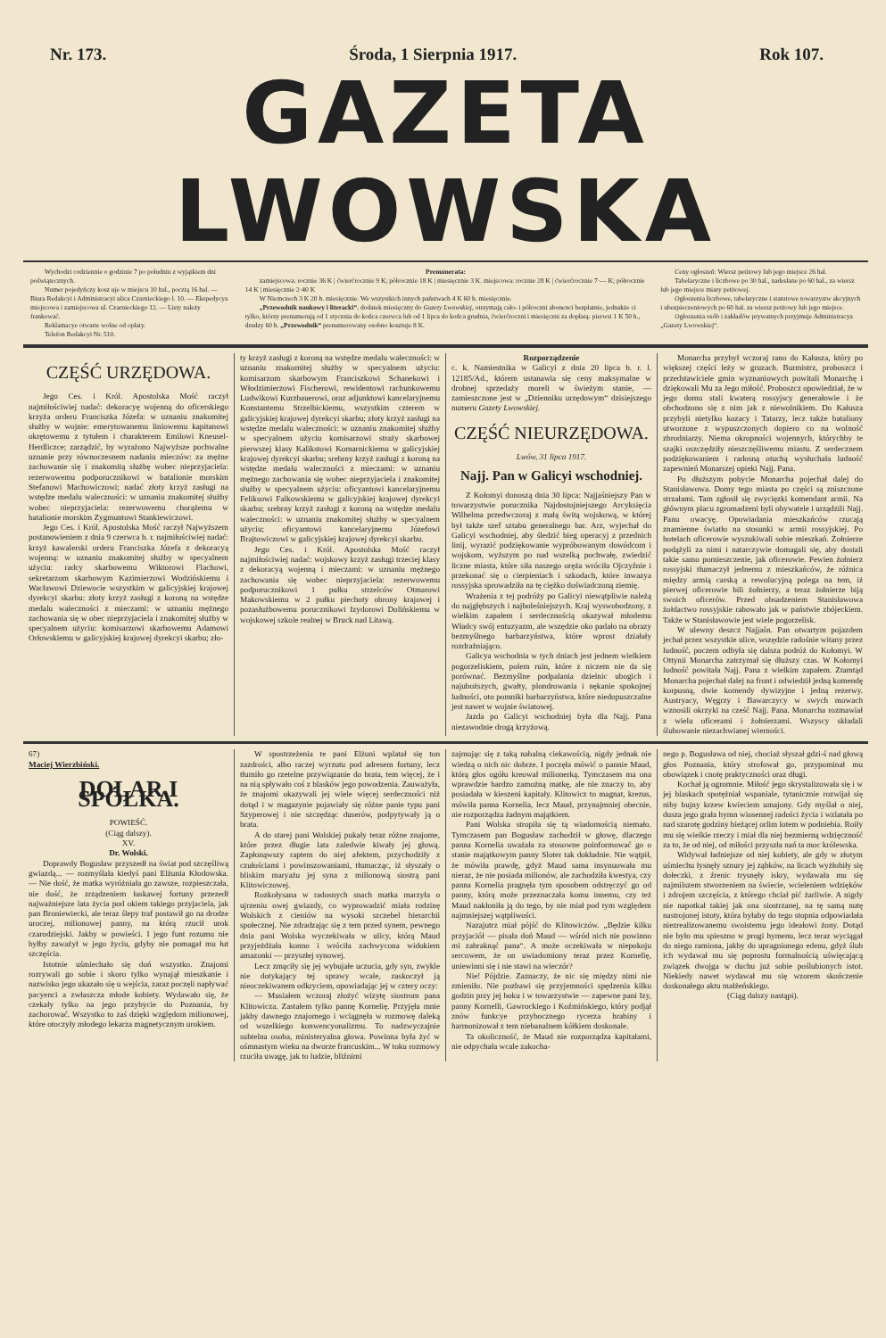Nr. 173. Środa, 1 Sierpnia 1917. Rok 107.
GAZETA LWOWSKA
Wychodzi codziennie o godzinie 7 po południu z wyjątkiem dni poświątecznych.
Numer pojedyńczy kosz uje w miejscu 10 hal., pocztą 16 hal. — Biura Redakcyi i Administracyi ulica Czarnieckiego l. 10. — Ekspedycya miejscowa i zamiejscowa ul. Czarnieckiego 12. — Listy należy frankować.
Reklamacye otwarte wolne od opłaty.
Telefon Redakcyi Nr. 510.
Prenumerata:
zamiejscowa: rocznie 36 K | ćwierćrocznie 9 K; półrocznie 18 K | miesięcznie 3 K. miejscowa: rocznie 28 K | ćwierćrocznie 7·— K; półrocznie 14 K | miesięcznie 2·40 K
W Niemczech 3 K 20 h. miesięcznie. We wszystkich innych państwach 4 K 60 h. miesięcznie.
„Przewodnik naukowy i literacki“. dodatek miesięczny do Gazety Lwowskiej, otrzymają cało- i półroczni abonenci bezpłatnie, jednakże ci tylko, którzy prenumerują od 1 stycznia do końca czerwca lub od 1 lipca do końca grudnia, ćwierćroczni i miesięczni za dopłatą: pierwsi 1 K 50 h., drudzy 60 h. „Przewodnik“ prenumerowany osobno kosztuje 8 K.
Ceny ogłoszeń: Wiersz petitowy lub jego miejsce 26 hal.
Tabelaryczne i liczbowe po 30 hal., nadesłane po 60 hal., za wiersz lub jego miejsce miary petitowej.
Ogłoszenia liczbowe, tabelaryczne i statutowe towarzystw akcyjnych i ubezpieczeniowych po 60 hal. za wiersz petitowy lub jego miejsce.
Ogłoszenia osób i zakładów prywatnych przyjmuje Administracya „Gazety Lwowskiej“.
CZĘŚĆ URZĘDOWA.
Jego Ces. i Król. Apostolska Mość raczył najmiłościwiej nadać: dekoracyę wojenną do oficerskiego krzyża orderu Franciszka Józefa: w uznaniu znakomitej służby w wojnie: emerytowanemu liniowemu kapitanowi okrętowemu z tytułem i charakterem Emilowi Kneusel-Herdliczce; zarządzić, by wyrażono Najwyższe pochwalne uznanie przy równoczesnem nadaniu mieczów: za mężne zachowanie się i znakomitą służbę wobec nieprzyjaciela: rezerwowemu podporucznikowi w batalionie morskim Stefanowi Machowiczowi; nadać złoty krzyż zasługi na wstędze medalu waleczności: w uznaniu znakomitej służby wobec nieprzyjaciela: rezerwowemu chorążemu w batalionie morskim Zygmuntowi Stankiewiczowi.
Jego Ces. i Król. Apostolska Mość raczył Najwyższem postanowieniem z dnia 9 czerwca b. r. najmiłościwiej nadać: krzyż kawalerski orderu Franciszka Józefa z dekoracyą wojenną: w uznaniu znakomitej służby w specyalnem użyciu: radcy skarbowemu Wiktorowi Flachowi, sekretarzom skarbowym Kazimierzowi Wodzińskiemu i Wacławowi Dziewocie wszystkim w galicyjskiej krajowej dyrekcyi skarbu: złoty krzyż zasługi z koroną na wstędze medalu waleczności z mieczami: w uznaniu mężnego zachowania się w obec nieprzyjaciela i znakomitej służby w specyalnem użyciu: komisarzowi skarbowemu Adamowi Orłowskiemu w galicyjskiej krajowej dyrekcyi skarbu; zło-
ty krzyż zasługi z koroną na wstędze medalu waleczności: w uznaniu znakomitej służby w specyalnem użyciu: komisarzom skarbowym Franciszkowi Schanekowi i Włodzimierzowi Fischerowi, rewidentowi rachunkowemu Ludwikowi Kurzbauerowi, oraz adjunktowi kancelaryjnemu Konstantemu Strzelbickiemu, wszystkim czterem w galicyjskiej krajowej dyrekcyi skarbu; złoty krzyż zasługi na wstędze medalu waleczności: w uznaniu znakomitej służby w specyalnem użyciu komisarzowi straży skarbowej pierwszej klasy Kalikstowi Komarnickiemu w galicyjskiej krajowej dyrekcyi skarbu; srebrny krzyż zasługi z koroną na wstędze medalu waleczności z mieczami: w uznaniu mężnego zachowania się wobec nieprzyjaciela i znakomitej służby w specyalnem użyciu: oficyantowi kancelaryjnemu Feliksowi Falkowskiemu w galicyjskiej krajowej dyrekcyi skarbu; srebrny krzyż zasługi z koroną na wstędze medalu waleczności: w uznaniu znakomitej służby w specyalnem użyciu; oficyantowi kancelaryjnemu Józefowi Brajtowiczowi w galicyjskiej krajowej dyrekcyi skarbu.
Jego Ces. i Król. Apostolska Mość raczył najmiłościwiej nadać: wojskowy krzyż zasługi trzeciej klasy z dekoracyą wojenną i mieczami: w uznaniu mężnego zachowania się wobec nieprzyjaciela: rezerwowemu podporucznikowi 1 pułku strzelców Otmarowi Makowskiemu w 2 pułku piechoty obrony krajowej i pozasłużbowemu porucznikowi Izydorowi Dolińskiemu w wojskowej szkole realnej w Bruck nad Litawą.
Rozporządzenie
c. k. Namiestnika w Galicyi z dnia 20 lipca b. r. l. 12185/Ad., którem ustanawia się ceny maksymalne w drobnej sprzedaży moreli w świeżym stanie, — zamieszczone jest w „Dzienniku urzędowym“ dzisiejszego numeru Gazety Lwowskiej.
CZĘŚĆ NIEURZĘDOWA.
Lwów, 31 lipca 1917.
Najj. Pan w Galicyi wschodniej.
Z Kołomyi donoszą dnia 30 lipca: Najjaśniejszy Pan w towarzystwie porucznika Najdostojniejszego Arcyksięcia Wilhelma przedwczoraj z małą świtą wojskową, w której był także szef sztabu generalnego bar. Arz, wyjechał do Galicyi wschodniej, aby śledzić bieg operacyj z przednich linij, wyrazić podziękowanie wypróbowanym dowódcom i wojskom, wyższym po nad wszelką pochwałę, zwiedzić liczne miasta, które siła naszego oręża wróciła Ojczyźnie i przekonać się o cierpieniach i szkodach, które inwazya rossyjska sprowadziła na tę ciężko doświadczoną ziemię.
Wrażenia z tej podróży po Galicyi niewątpliwie należą do najgłębszych i najboleśniejszych. Kraj wyswobodzony, z wielkim zapałem i serdecznością okazywał młodemu Władcy swój entuzyazm, ale wszędzie oko padało na obrazy bezmyślnego barbarzyństwa, które wprost działały rozdrażniająco.
Galicya wschodnia w tych dniach jest jednem wielkiem pogorzeliskiem, polem ruin, które z niczem nie da się porównać. Bezmyślne podpalania dzielnic ubogich i najuboższych, gwałty, plondrowania i nękanie spokojnej ludności, oto pomniki barbarzyństwa, które niedopuszczalne jest nawet w wojnie światowej.
Jazda po Galicyi wschodniej była dla Najj. Pana niezawodnie drogą krzyżową.
Monarcha przybył wczoraj rano do Kałusza, który po większej części leży w gruzach. Burmistrz, proboszcz i przedstawiciele gmin wyznaniowych powitali Monarchę i dziękowali Mu za Jego miłość. Proboszcz opowiedział, że w jego domu stali kwaterą rossyjscy generałowie i że obchodzono się z nim jak z niewolnikiem. Do Kałusza przybyli nietylko kozacy i Tatarzy, lecz także bataliony utworzone z wypuszczonych dopiero co na wolność zbrodniarzy. Niema okropności wojennych, którychby te szajki oszczędziły nieszczęśliwemu miastu. Z serdecznem podziękowaniem i radosną otuchą wysłuchała ludność zapewnień Monarszej opieki Najj. Pana.
Po dłuższym pobycie Monarcha pojechał dalej do Stanisławowa. Domy tego miasta po części są zniszczone strzałami. Tam zgłosił się zwycięzki komendant armii. Na głównym placu zgromadzeni byli obywatele i urządzili Najj. Panu owacyę. Opowiadania mieszkańców rzucają znamienne światło na stosunki w armii rossyjskiej. Po hotelach oficerowie wyszukiwali sobie mieszkań. Żołnierze podążyli za nimi i natarczywie domagali się, aby dostali takie samo pomieszczenie, jak oficerowie. Pewien żołnierz rossyjski tłumaczył jednemu z mieszkańców, że różnica między armią carską a rewolucyjną polega na tem, iż pierwej oficerowie bili żołnierzy, a teraz żołnierze biją swoich oficerów. Przed obsadzeniem Stanisławowa żołdactwo rossyjskie rabowało jak w państwie zbójeckiem. Także w Stanisławowie jest wiele pogorzelisk.
W ulewny deszcz Najjaśn. Pan otwartym pojazdem jechał przez wszystkie ulice, wszędzie radośnie witany przez ludność, poczem odbyła się dalsza podróż do Kołomyi. W Ottynii Monarcha zatrzymał się dłuższy czas. W Kołomyi ludność powitała Najj. Pana z wielkim zapałem. Ztamtąd Monarcha pojechał dalej na front i odwiedził jedną komendę korpusną, dwie komendy dywizyjne i jedną rezerwy. Austryacy, Węgrzy i Bawarczycy w swych mowach wznosili okrzyki na cześć Najj. Pana. Monarcha rozmawiał z wielu oficerami i żołnierzami. Wszyscy składali ślubowanie niezachwianej wierności.
67)
Maciej Wierzbiński.
DOLAR I SPÓŁKA.
POWIEŚĆ.
(Ciąg dalszy).
XV.
Dr. Wolski.
Doprawdy Bogusław przyszedł na świat pod szczęśliwą gwiazdą... — rozmyślała kiedyś pani Elżunia Kłodowska. — Nie dość, że matka wyróżniała go zawsze, rozpieszczała, nie dość, że zrządzeniem łaskawej fortuny przezedł najważniejsze lata życia pod okiem takiego przyjaciela, jak pan Broniewiecki, ale teraz ślepy traf postawił go na drodze uroczej, milionowej panny, na którą rzucił urok czarodziejski. Jakby w powieści. I jego funt rozumu nie byłby zaważył w jego życiu, gdyby nie pomagał mu łut szczęścia.
Istotnie uśmiechało się doń wszystko. Znajomi rozrywali go sobie i skoro tylko wynajął mieszkanie i nazwisko jego ukazało się u wejścia, zaraz poczęli napływać pacyenci a zwłaszcza młode kobiety. Wydawało się, że czekały tylko na jego przybycie do Poznania, by zachorować. Wszystko to zaś dzięki względom milionowej, które otoczyły młodego lekarza magnetycznym urokiem.
W spostrzeżenia te pani Elżuni wplatał się ton zazdrości, albo raczej wyrzutu pod adresem fortuny, lecz tłumiło go rzetelne przywiązanie do brata, tem więcej, że i na nią spływało coś z blasków jego powodzenia. Zauważyła, że znajomi okazywali jej wiele więcej serdeczności niż dotąd i w magazynie pojawiały się różne panie typu pani Szyperowej i nie szczędząc duserów, podpytywały ją o brata.
A do starej pani Wolskiej pukały teraz różne znajome, które przez długie lata zaledwie kiwały jej głową. Zapłonąwszy raptem do niej afektem, przychodziły z czułościami i powinszowaniami, tłumacząc, iż słyszały o bliskim maryażu jej syna z milionową siostrą pani Klitowiczowej.
Rozkołysana w radosnych snach matka marzyła o ujrzeniu owej gwiazdy, co wyprowadzić miała rodzinę Wolskich z cieniów na wysoki szczebel hierarchii społecznej. Nie zdradzając się z tem przed synem, pewnego dnia pani Wolska wyczekiwała w ulicy, którą Maud przyjeżdżała konno i wróciła zachwycona widokiem amazonki — przyszłej synowej.
Lecz zmąciły się jej wybujałe uczucia, gdy syn, zwykle nie dotykający tej sprawy wcale, zaskoczył ją nieoczekiwanem odkryciem, opowiadając jej w cztery oczy:
— Musiałem wczoraj złożyć wizytę siostrom pana Klitowicza. Zastałem tylko pannę Kornelię. Przyjęła mnie jakby dawnego znajomego i wciągnęła w rozmowę daleką od wszelkiego konwencyonalizmu. To nadzwyczajnie subtelna osoba, ministeryalna głowa. Powinna była żyć w ośmnastym wieku na dworze francuskim... W toku rozmowy rzuciła uwagę, jak to ludzie, bliźnimi
zajmując się z taką nabalną ciekawością, nigdy jednak nie wiedzą o nich nic dobrze. I poczęła mówić o pannie Maud, którą głos ogółu kreował milionerką. Tymczasem ma ona wprawdzie bardzo zamożną matkę, ale nie znaczy to, aby posiadała w kieszeni kapitały. Klitowicz to magnat, krezus, mówiła panna Kornelia, lecz Maud, przynajmniej obecnie, nie rozporządza żadnym majątkiem.
Pani Wolska stropiła się tą wiadomością niemało. Tymczasem pan Bogusław zachodził w głowę, dlaczego panna Kornelia uważała za stosowne poinformować go o stanie majątkowym panny Sloter tak dokładnie. Nie wątpił, że mówiła prawdę, gdyż Maud sama insynuowała mu nieraz, że nie posiada milionów, ale zachodziła kwestya, czy panna Kornelia pragnęła tym sposobem odstręczyć go od panny, którą może przeznaczała komu innemu, czy też Maud nakłoniła ją do tego, by nie miał pod tym względem najmniejszej wątpliwości.
Nazajutrz miał pójść do Klitowiczów. „Będzie kilku przyjaciół — pisała doń Maud — wśród nich nie powinno mi zabraknąć pana“. A może oczekiwała w niepokoju sercowem, że on uwiadomiony teraz przez Kornelię, uniewinni się i nie stawi na wieczór?
Nie! Pójdzie. Zaznaczy, że nic się między nimi nie zmieniło. Nie pozbawi się przyjemności spędzenia kilku godzin przy jej boku i w towarzystwie — zapewne pani Izy, panny Kornelli, Gawrockiego i Koźmińskiego, który podjął znów funkcye przybocznego rycerza hrabiny i harmonizował z tem niebanalnem kółkiem doskonale.
Ta okoliczność, że Maud nie rozporządza kapitałami, nie odpychała wcale zakocha-
nego p. Bogusława od niej, chociaż słyszał gdzi-ś nad głową głos Poznania, który strofował go, przypominał mu obowiązek i cnotę praktyczności oraz długi.
Kochał ją ogromnie. Miłość jego skrystalizowała się i w jej blaskach spotężniał wspaniale, tytanicznie rozwijał się niby bujny krzew kwieciem umajony. Gdy myślał o niej, dusza jego grała hymn wiosennej radości życia i wzlatała po nad szarotę godziny bieżącej orlim lotem w podniebia. Roiły mu się wielkie rzeczy i miał dla niej bezmierną wdzięczność za to, że od niej, od miłości przyszła nań ta moc królewska.
Widywał ładniejsze od niej kobiety, ale gdy w złotym uśmiechu łysnęły sznury jej ząbków, na licach wyżłobiły się dołeczki, z źrenic trysnęły iskry, wydawała mu się najmilszem stworzeniem na świecie, wcieleniem wdzięków i zdrojem szczęścia, z którego chciał pić żarliwie. A nigdy nie napotkał takiej jak ona siostrzanej, na tę samą nutę nastrojonej istoty, która byłaby do tego stopnia odpowiadała niezrealizowanemu swoistemu jego ideałowi żony. Dotąd nie było mu spieszno w progi hymenu, lecz teraz wyciągał do niego ramiona, jakby do upragnionego edenu, gdyż ślub ich wydawał mu się poprostu formalnością uświęcającą związek dwojga w duchu już sobie poślubionych istot. Niekiedy nawet wydawał mu się wzorem skończenie doskonałego aktu małżeńskiego.
(Ciąg dalszy nastąpi).